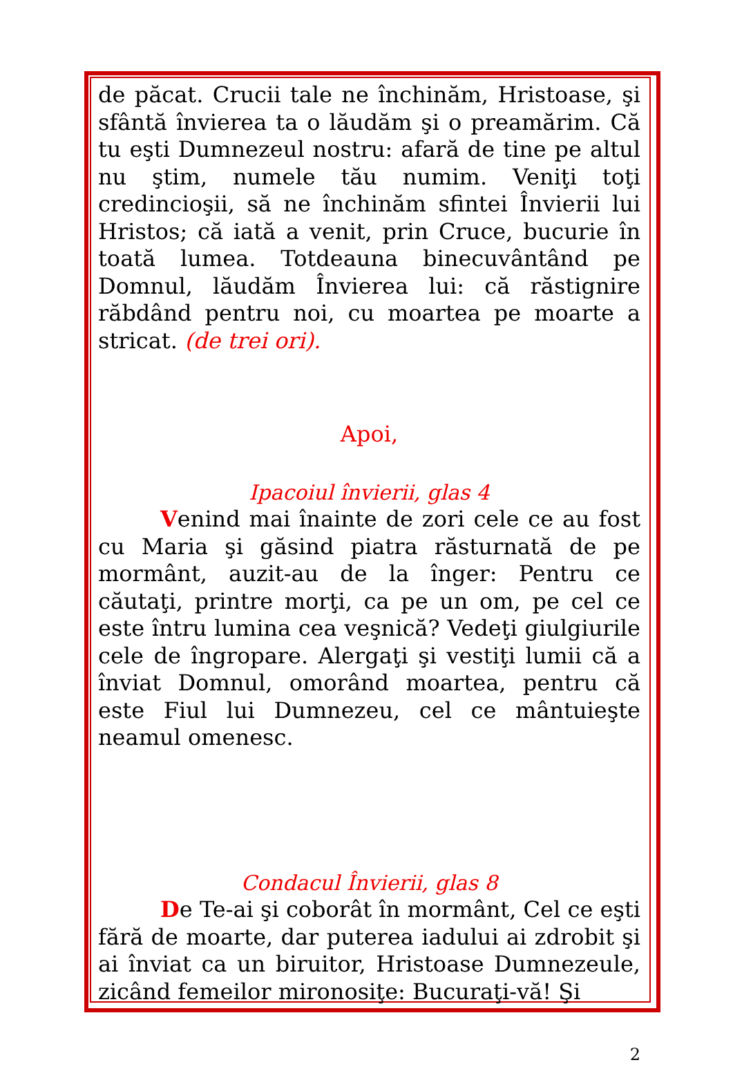de păcat. Crucii tale ne închinăm, Hristoase, şi sfântă învierea ta o lăudăm şi o preamărim. Că tu eşti Dumnezeul nostru: afară de tine pe altul nu ştim, numele tău numim. Veniţi toţi credincioşii, să ne închinăm sfintei Învierii lui Hristos; că iată a venit, prin Cruce, bucurie în toată lumea. Totdeauna binecuvântând pe Domnul, lăudăm Învierea lui: că răstignire răbdând pentru noi, cu moartea pe moarte a stricat. (de trei ori).
Apoi,
Ipacoiul învierii, glas 4
Venind mai înainte de zori cele ce au fost cu Maria şi găsind piatra răsturnată de pe mormânt, auzit-au de la înger: Pentru ce căutaţi, printre morţi, ca pe un om, pe cel ce este întru lumina cea veşnică? Vedeţi giulgiurile cele de îngropare. Alergaţi şi vestiţi lumii că a înviat Domnul, omorând moartea, pentru că este Fiul lui Dumnezeu, cel ce mântuieşte neamul omenesc.
Condacul Învierii, glas 8
De Te-ai şi coborât în mormânt, Cel ce eşti fără de moarte, dar puterea iadului ai zdrobit şi ai înviat ca un biruitor, Hristoase Dumnezeule, zicând femeilor mironosiţe: Bucuraţi-vă! Şi
2